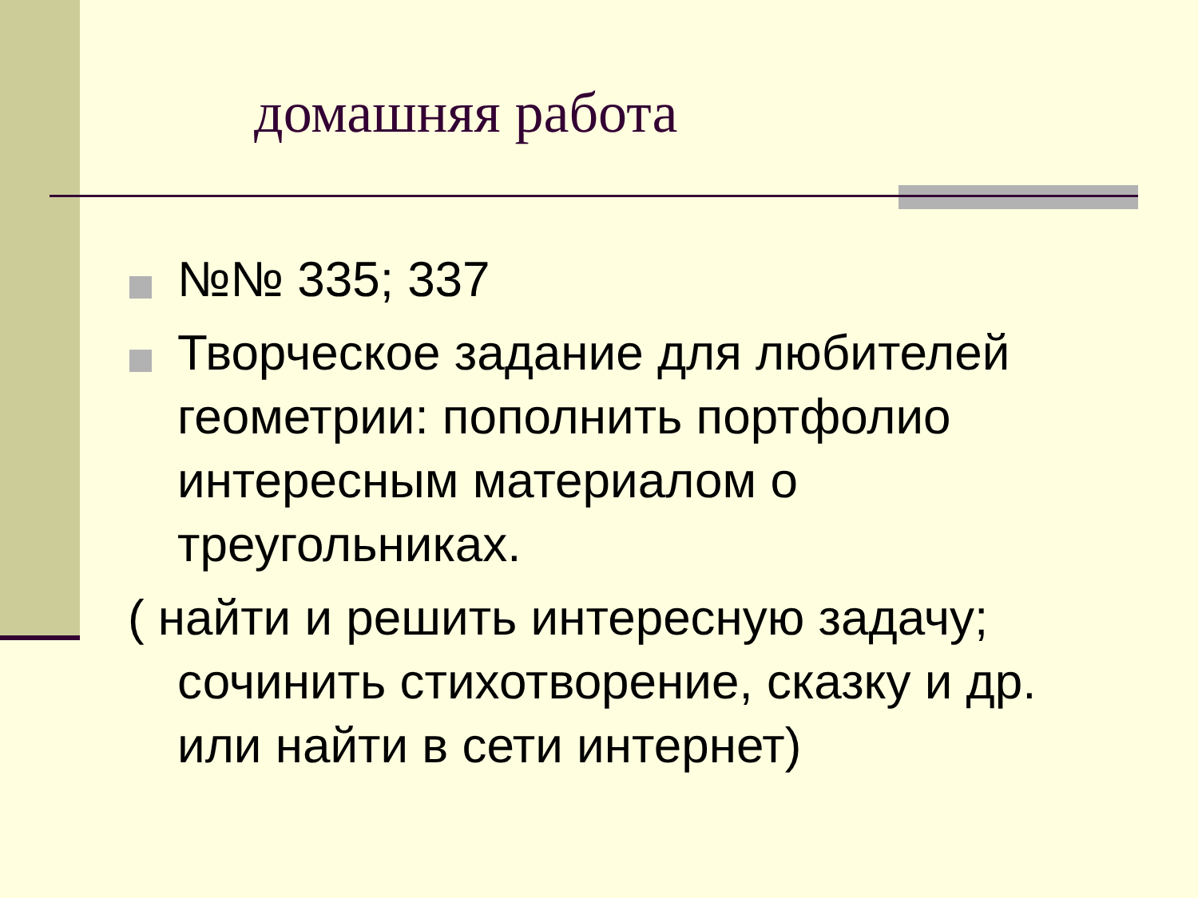домашняя работа
№№ 335; 337
Творческое задание для любителей геометрии: пополнить портфолио интересным материалом о треугольниках.
( найти и решить интересную задачу; сочинить стихотворение, сказку и др. или найти в сети интернет)